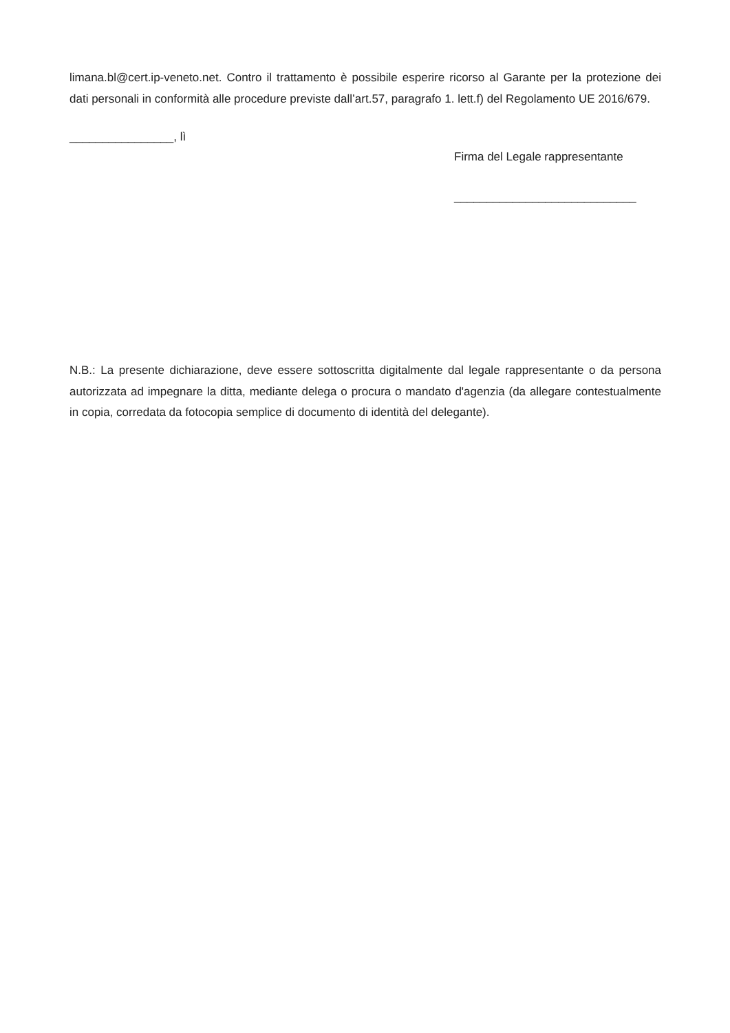limana.bl@cert.ip-veneto.net. Contro il trattamento è possibile esperire ricorso al Garante per la protezione dei dati personali in conformità alle procedure previste dall’art.57, paragrafo 1. lett.f) del Regolamento UE 2016/679.
________________, lì
Firma del Legale rappresentante
____________________________
N.B.: La presente dichiarazione, deve essere sottoscritta digitalmente dal legale rappresentante o da persona autorizzata ad impegnare la ditta, mediante delega o procura o mandato d'agenzia (da allegare contestualmente in copia, corredata da fotocopia semplice di documento di identità del delegante).